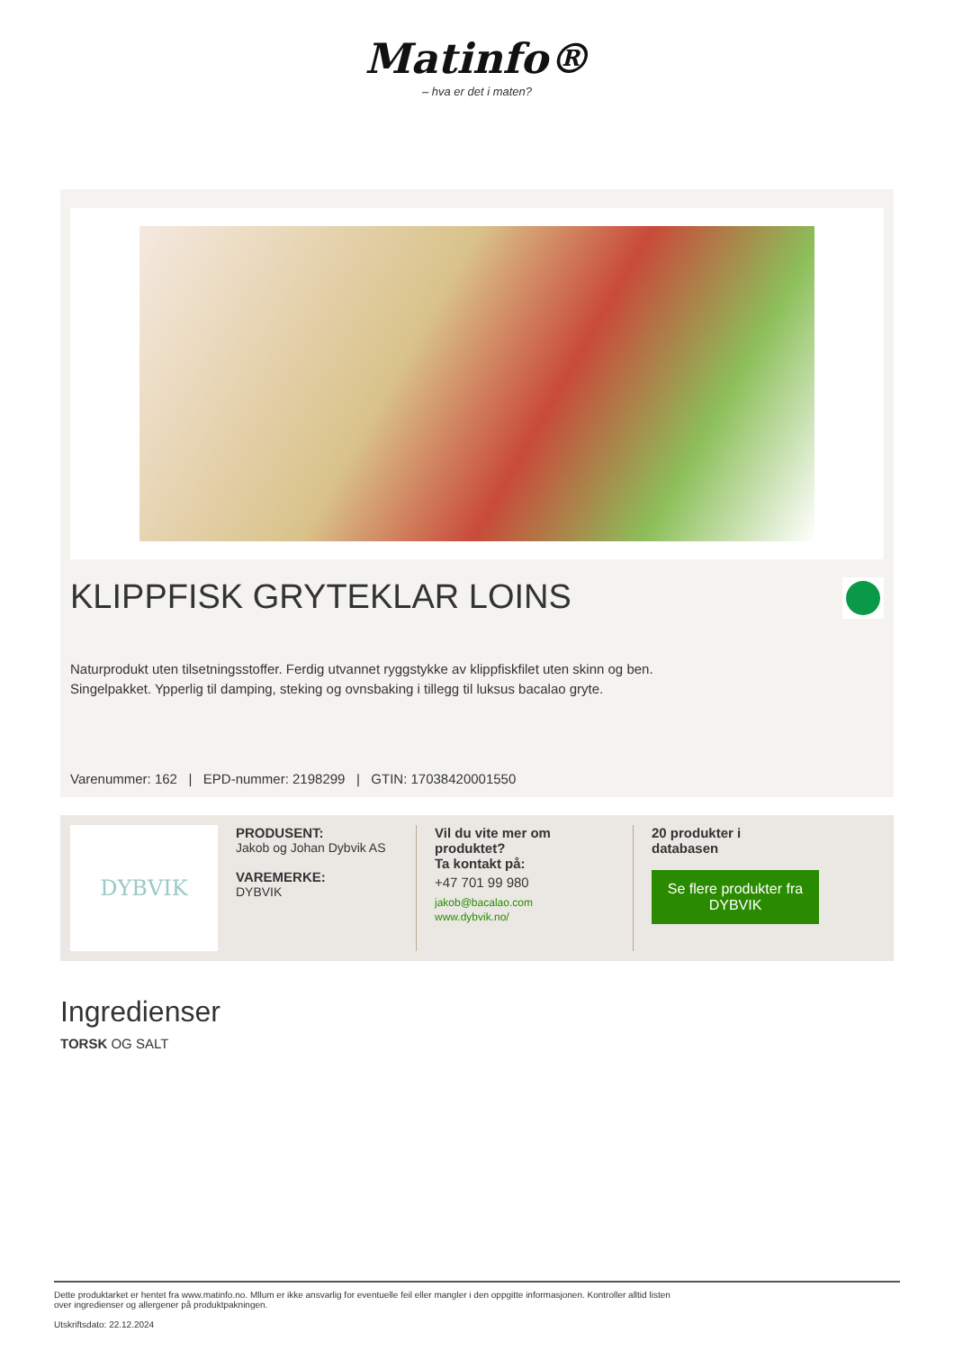Matinfo®
– hva er det i maten?
KLIPPFISK GRYTEKLAR LOINS
Naturprodukt uten tilsetningsstoffer. Ferdig utvannet ryggstykke av klippfiskfilet uten skinn og ben.
Singelpakket. Ypperlig til damping, steking og ovnsbaking i tillegg til luksus bacalao gryte.
Varenummer: 162 | EPD-nummer: 2198299 | GTIN: 17038420001550
DYBVIK
PRODUSENT:
Jakob og Johan Dybvik AS
VAREMERKE:
DYBVIK
Vil du vite mer om produktet?
Ta kontakt på:
+47 701 99 980
jakob@bacalao.com
www.dybvik.no/
20 produkter i
databasen
Se flere produkter fra DYBVIK
Ingredienser
TORSK OG SALT
Dette produktarket er hentet fra www.matinfo.no. Mllum er ikke ansvarlig for eventuelle feil eller mangler i den oppgitte informasjonen. Kontroller alltid listen
over ingredienser og allergener på produktpakningen.
Utskriftsdato: 22.12.2024